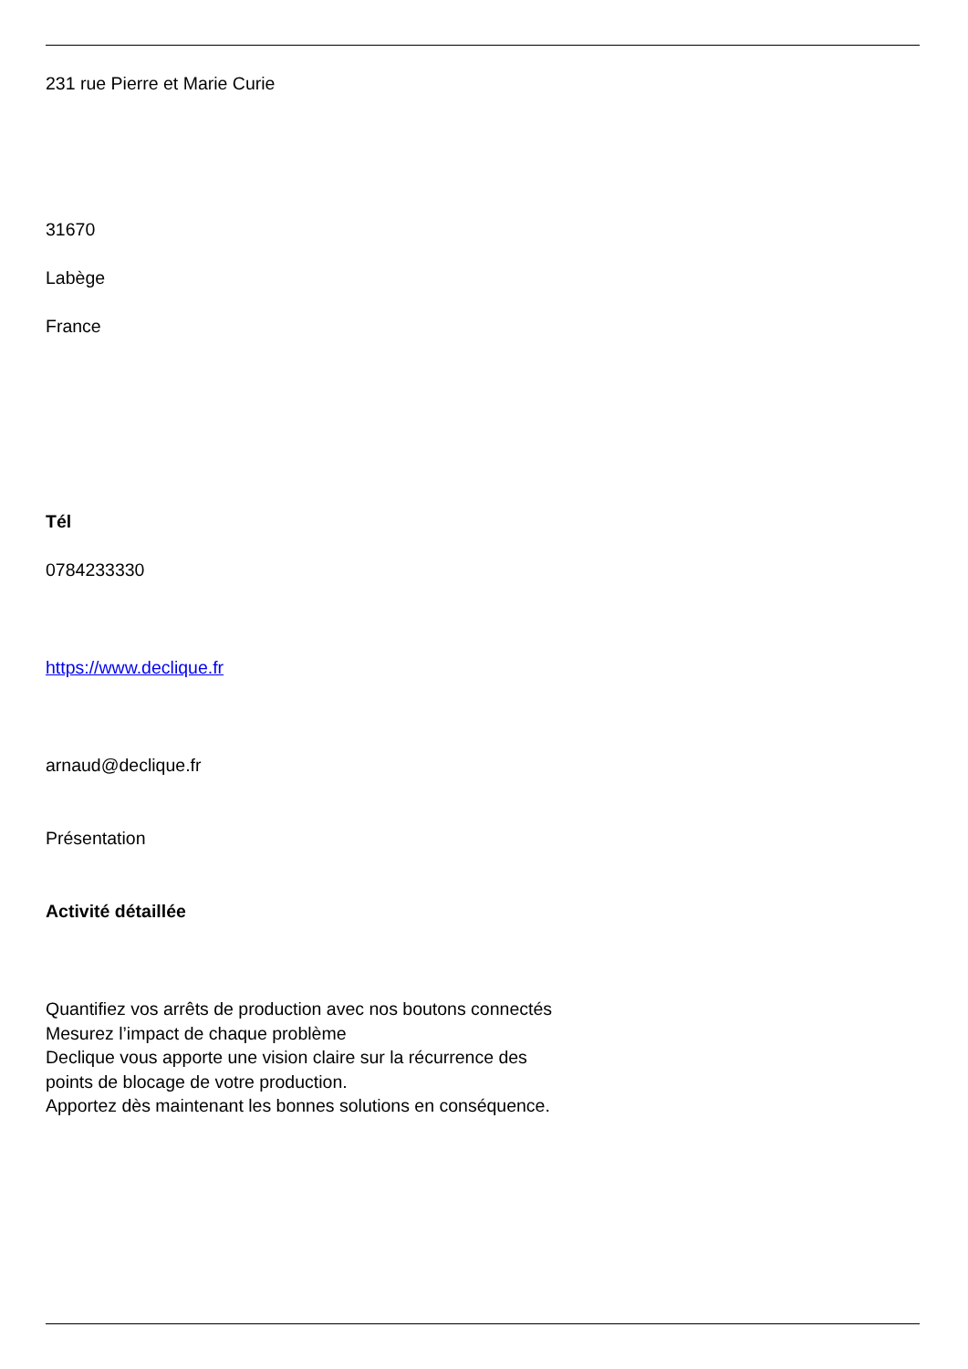231 rue Pierre et Marie Curie
31670
Labège
France
Tél
0784233330
https://www.declique.fr
arnaud@declique.fr
Présentation
Activité détaillée
Quantifiez vos arrêts de production avec nos boutons connectés
Mesurez l’impact de chaque problème
Declique vous apporte une vision claire sur la récurrence des
points de blocage de votre production.
Apportez dès maintenant les bonnes solutions en conséquence.